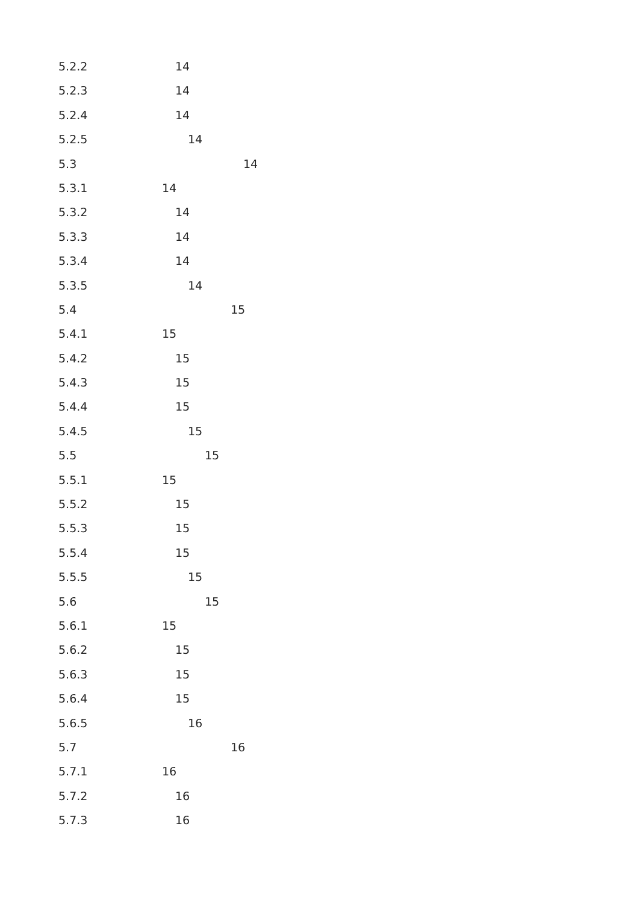5.2.2 14
5.2.3 14
5.2.4 14
5.2.5 14
5.3 14
5.3.1 14
5.3.2 14
5.3.3 14
5.3.4 14
5.3.5 14
5.4 15
5.4.1 15
5.4.2 15
5.4.3 15
5.4.4 15
5.4.5 15
5.5 15
5.5.1 15
5.5.2 15
5.5.3 15
5.5.4 15
5.5.5 15
5.6 15
5.6.1 15
5.6.2 15
5.6.3 15
5.6.4 15
5.6.5 16
5.7 16
5.7.1 16
5.7.2 16
5.7.3 16